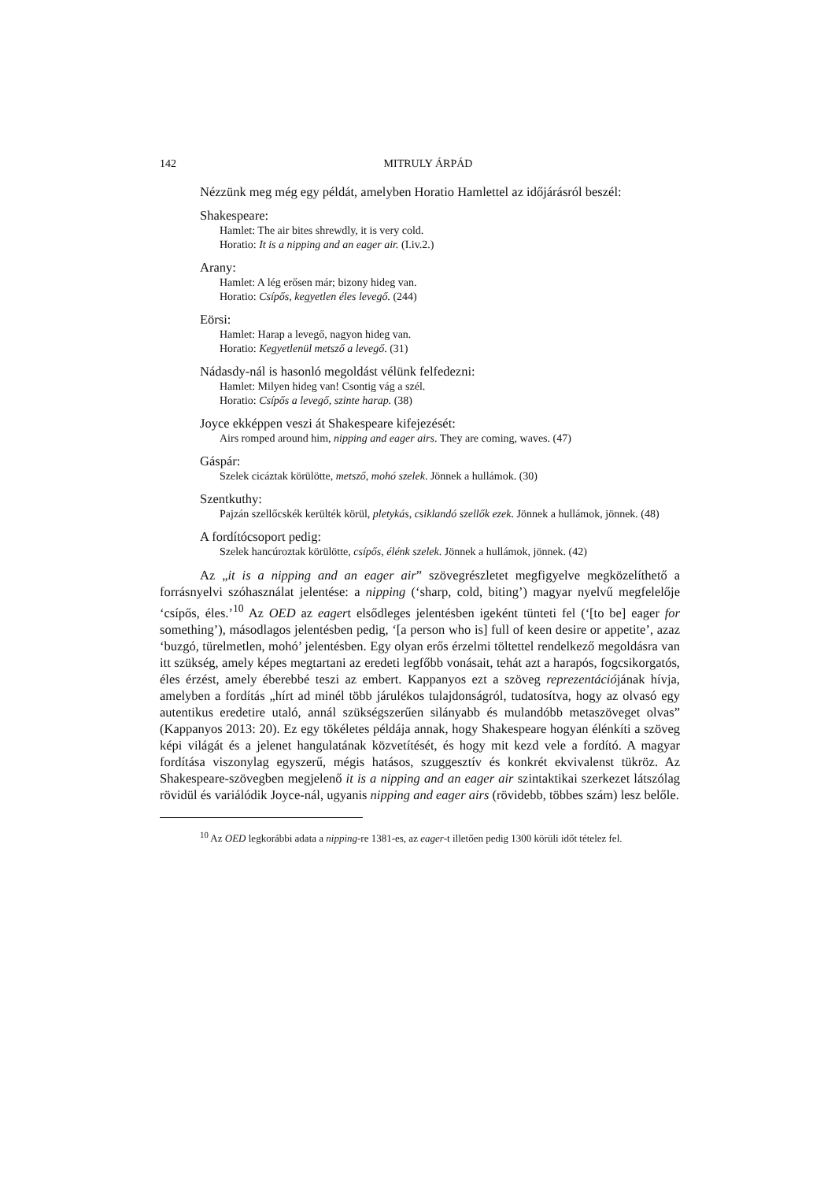142 MITRULY ÁRPÁD
Nézzünk meg még egy példát, amelyben Horatio Hamlettel az időjárásról beszél:
Shakespeare:
Hamlet: The air bites shrewdly, it is very cold.
Horatio: It is a nipping and an eager air. (I.iv.2.)
Arany:
Hamlet: A lég erősen már; bizony hideg van.
Horatio: Csípős, kegyetlen éles levegő. (244)
Eörsi:
Hamlet: Harap a levegő, nagyon hideg van.
Horatio: Kegyetlenül metsző a levegő. (31)
Nádasdy-nál is hasonló megoldást vélünk felfedezni:
Hamlet: Milyen hideg van! Csontig vág a szél.
Horatio: Csípős a levegő, szinte harap. (38)
Joyce ekképpen veszi át Shakespeare kifejezését:
Airs romped around him, nipping and eager airs. They are coming, waves. (47)
Gáspár:
Szelek cicáztak körülötte, metsző, mohó szelek. Jönnek a hullámok. (30)
Szentkuthy:
Pajzán szellőcskék kerülték körül, pletykás, csiklandó szellők ezek. Jönnek a hullámok, jönnek. (48)
A fordítócsoport pedig:
Szelek hancúroztak körülötte, csípős, élénk szelek. Jönnek a hullámok, jönnek. (42)
Az „it is a nipping and an eager air” szövegrészletet megfigyelve megközelíthető a forrásnyelvi szóhasználat jelentése: a nipping (‘sharp, cold, biting’) magyar nyelvű megfelelője ‘csípős, éles.’<sup>10</sup> Az OED az eagert elsődleges jelentésben igeként tünteti fel (‘[to be] eager for something’), másodlagos jelentésben pedig, ‘[a person who is] full of keen desire or appetite’, azaz ‘buzgó, türelmetlen, mohó’ jelentésben. Egy olyan erős érzelmi töltettel rendelkező megoldásra van itt szükség, amely képes megtartani az eredeti legfőbb vonásait, tehát azt a harapós, fogcsikorgatós, éles érzést, amely éberebbé teszi az embert. Kappanyos ezt a szöveg reprezentációjának hívja, amelyben a fordítás „hírt ad minél több járulékos tulajdonságról, tudatosítva, hogy az olvasó egy autentikus eredetire utaló, annál szükségszerűen silányabb és mulandóbb metaszöveget olvas” (Kappanyos 2013: 20). Ez egy tökéletes példája annak, hogy Shakespeare hogyan élénkíti a szöveg képi világát és a jelenet hangulatának közvetítését, és hogy mit kezd vele a fordító. A magyar fordítása viszonylag egyszerű, mégis hatásos, szuggesztív és konkrét ekvivalenst tükröz. Az Shakespeare-szövegben megjelenő it is a nipping and an eager air szintaktikai szerkezet látszólag rövidül és variálódik Joyce-nál, ugyanis nipping and eager airs (rövidebb, többes szám) lesz belőle.
<sup>10</sup> Az OED legkorábbi adata a nipping-re 1381-es, az eager-t illetően pedig 1300 körüli időt tételez fel.